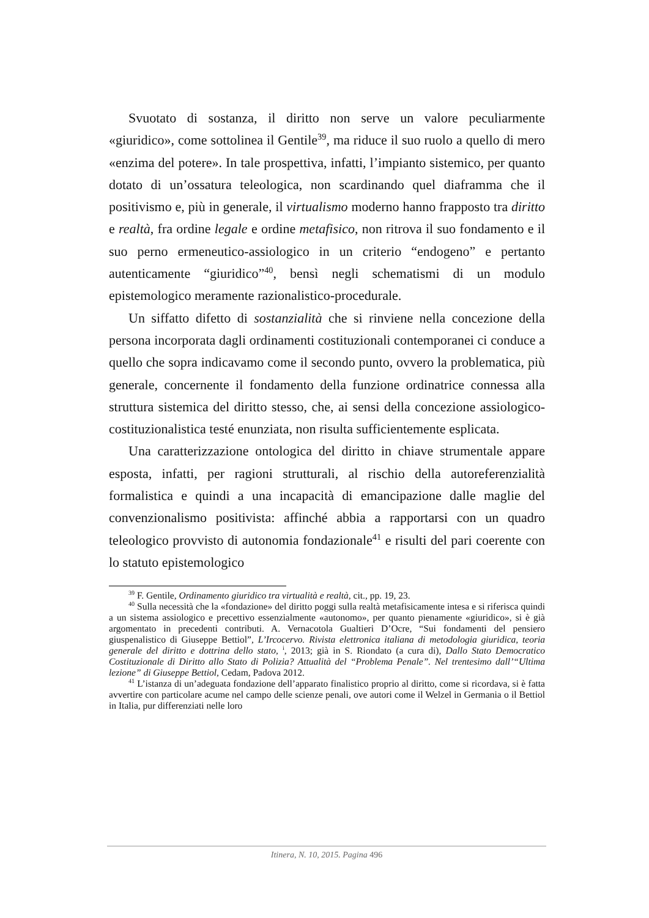Svuotato di sostanza, il diritto non serve un valore peculiarmente «giuridico», come sottolinea il Gentile<sup>39</sup>, ma riduce il suo ruolo a quello di mero «enzima del potere». In tale prospettiva, infatti, l’impianto sistemico, per quanto dotato di un’ossatura teleologica, non scardinando quel diaframma che il positivismo e, più in generale, il virtualismo moderno hanno frapposto tra diritto e realtà, fra ordine legale e ordine metafisico, non ritrova il suo fondamento e il suo perno ermeneutico-assiologico in un criterio “endogeno” e pertanto autenticamente “giuridico”<sup>40</sup>, bensì negli schematismi di un modulo epistemologico meramente razionalistico-procedurale.
Un siffatto difetto di sostanzialità che si rinviene nella concezione della persona incorporata dagli ordinamenti costituzionali contemporanei ci conduce a quello che sopra indicavamo come il secondo punto, ovvero la problematica, più generale, concernente il fondamento della funzione ordinatrice connessa alla struttura sistemica del diritto stesso, che, ai sensi della concezione assiologico-costituzionalistica testé enunziata, non risulta sufficientemente esplicata.
Una caratterizzazione ontologica del diritto in chiave strumentale appare esposta, infatti, per ragioni strutturali, al rischio della autoreferenzialità formalistica e quindi a una incapacità di emancipazione dalle maglie del convenzionalismo positivista: affinché abbia a rapportarsi con un quadro teleologico provvisto di autonomia fondazionale<sup>41</sup> e risulti del pari coerente con lo statuto epistemologico
<sup>39</sup> F. Gentile, Ordinamento giuridico tra virtualità e realtà, cit., pp. 19, 23.
<sup>40</sup> Sulla necessità che la «fondazione» del diritto poggi sulla realtà metafisicamente intesa e si riferisca quindi a un sistema assiologico e precettivo essenzialmente «autonomo», per quanto pienamente «giuridico», si è già argomentato in precedenti contributi. A. Vernacotola Gualtieri D’Ocre, “Sui fondamenti del pensiero giuspenalistico di Giuseppe Bettiol”, L’Ircocervo. Rivista elettronica italiana di metodologia giuridica, teoria generale del diritto e dottrina dello stato, <sup>i</sup>, 2013; già in S. Riondato (a cura di), Dallo Stato Democratico Costituzionale di Diritto allo Stato di Polizia? Attualità del “Problema Penale”. Nel trentesimo dall’“Ultima lezione” di Giuseppe Bettiol, Cedam, Padova 2012.
<sup>41</sup> L’istanza di un’adeguata fondazione dell’apparato finalistico proprio al diritto, come si ricordava, si è fatta avvertire con particolare acume nel campo delle scienze penali, ove autori come il Welzel in Germania o il Bettiol in Italia, pur differenziati nelle loro
Itinera, N. 10, 2015. Pagina 496